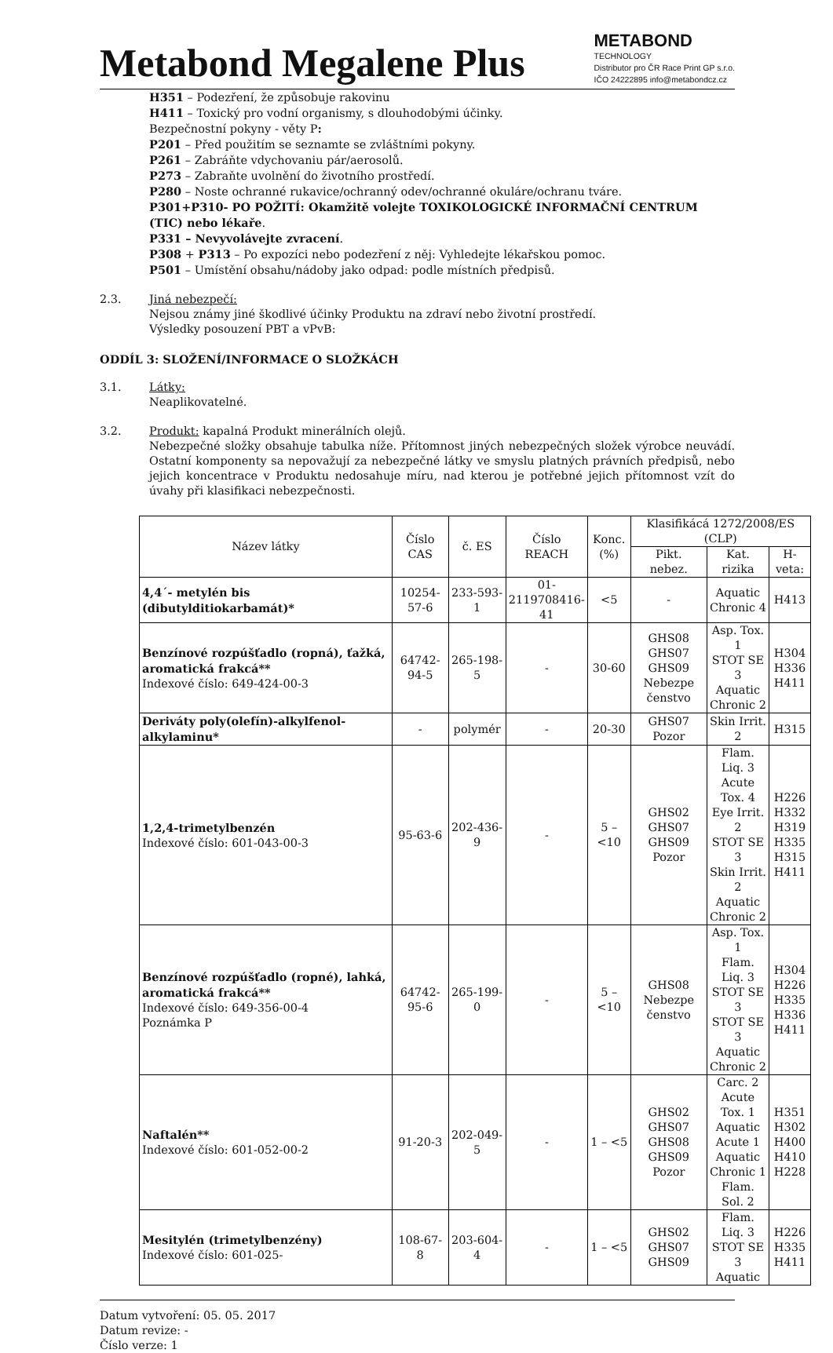Metabond Megalene Plus
METABOND
TECHNOLOGY
Distributor pro ČR Race Print GP s.r.o.
IČO 24222895 info@metabondcz.cz
H351 – Podezření, že způsobuje rakovinu
H411 – Toxický pro vodní organismy, s dlouhodobými účinky.
Bezpečnostní pokyny - věty P:
P201 – Před použitím se seznamte se zvláštními pokyny.
P261 – Zabráňte vdychovaniu pár/aerosolů.
P273 – Zabraňte uvolnění do životního prostředí.
P280 – Noste ochranné rukavice/ochranný odev/ochranné okuláre/ochranu tváre.
P301+P310- PO POŽITÍ: Okamžitě volejte TOXIKOLOGICKÉ INFORMAČNÍ CENTRUM (TIC) nebo lékaře.
P331 – Nevyvolávejte zvracení.
P308 + P313 – Po expozíci nebo podezření z něj: Vyhledejte lékařskou pomoc.
P501 – Umístění obsahu/nádoby jako odpad: podle místních předpisů.
2.3. Jiná nebezpečí:
Nejsou známy jiné škodlivé účinky Produktu na zdraví nebo životní prostředí.
Výsledky posouzení PBT a vPvB:
ODDÍL 3: SLOŽENÍ/INFORMACE O SLOŽKÁCH
3.1. Látky:
Neaplikovatelné.
3.2. Produkt: kapalná Produkt minerálních olejů.
Nebezpečné složky obsahuje tabulka níže. Přítomnost jiných nebezpečných složek výrobce neuvádí. Ostatní komponenty sa nepovažují za nebezpečné látky ve smyslu platných právních předpisů, nebo jejich koncentrace v Produktu nedosahuje míru, nad kterou je potřebné jejich přítomnost vzít do úvahy při klasifikaci nebezpečnosti.
| Název látky | Číslo CAS | č. ES | Číslo REACH | Konc. (%) | Klasifikácá 1272/2008/ES (CLP) | | |
| --- | --- | --- | --- | --- | --- | --- | --- |
| | | | | | Pikt. nebez. | Kat. rizika | H-veta: |
| 4,4´- metylén bis (dibutylditiokarbamát)* | 10254-57-6 | 233-593-1 | 01- 2119708416- 41 | <5 | - | Aquatic Chronic 4 | H413 |
| Benzínové rozpúšťadlo (ropná), ťažká, aromatická frakcá** Indexové číslo: 649-424-00-3 | 64742-94-5 | 265-198-5 | - | 30-60 | GHS08 GHS07 GHS09 Nebezpe čenstvo | Asp. Tox. 1 STOT SE 3 Aquatic Chronic 2 | H304 H336 H411 |
| Deriváty poly(olefín)-alkylfenol-alkylaminu* | - | polymér | - | 20-30 | GHS07 Pozor | Skin Irrit. 2 | H315 |
| 1,2,4-trimetylbenzén Indexové číslo: 601-043-00-3 | 95-63-6 | 202-436-9 | - | 5 – <10 | GHS02 GHS07 GHS09 Pozor | Flam. Liq. 3 Acute Tox. 4 Eye Irrit. 2 STOT SE 3 Skin Irrit. 2 Aquatic Chronic 2 | H226 H332 H319 H335 H315 H411 |
| Benzínové rozpúšťadlo (ropné), lahká, aromatická frakcá** Indexové číslo: 649-356-00-4 Poznámka P | 64742-95-6 | 265-199-0 | - | 5 – <10 | GHS08 Nebezpe čenstvo | Asp. Tox. 1 Flam. Liq. 3 STOT SE 3 STOT SE 3 Aquatic Chronic 2 | H304 H226 H335 H336 H411 |
| Naftalén** Indexové číslo: 601-052-00-2 | 91-20-3 | 202-049-5 | - | 1 – <5 | GHS02 GHS07 GHS08 GHS09 Pozor | Carc. 2 Acute Tox. 1 Aquatic Acute 1 Aquatic Chronic 1 Flam. Sol. 2 | H351 H302 H400 H410 H228 |
| Mesitylén (trimetylbenzény) Indexové číslo: 601-025- | 108-67-8 | 203-604-4 | - | 1 – <5 | GHS02 GHS07 GHS09 | Flam. Liq. 3 STOT SE 3 Aquatic | H226 H335 H411 |
Datum vytvoření: 05. 05. 2017
Datum revize: -
Číslo verze: 1